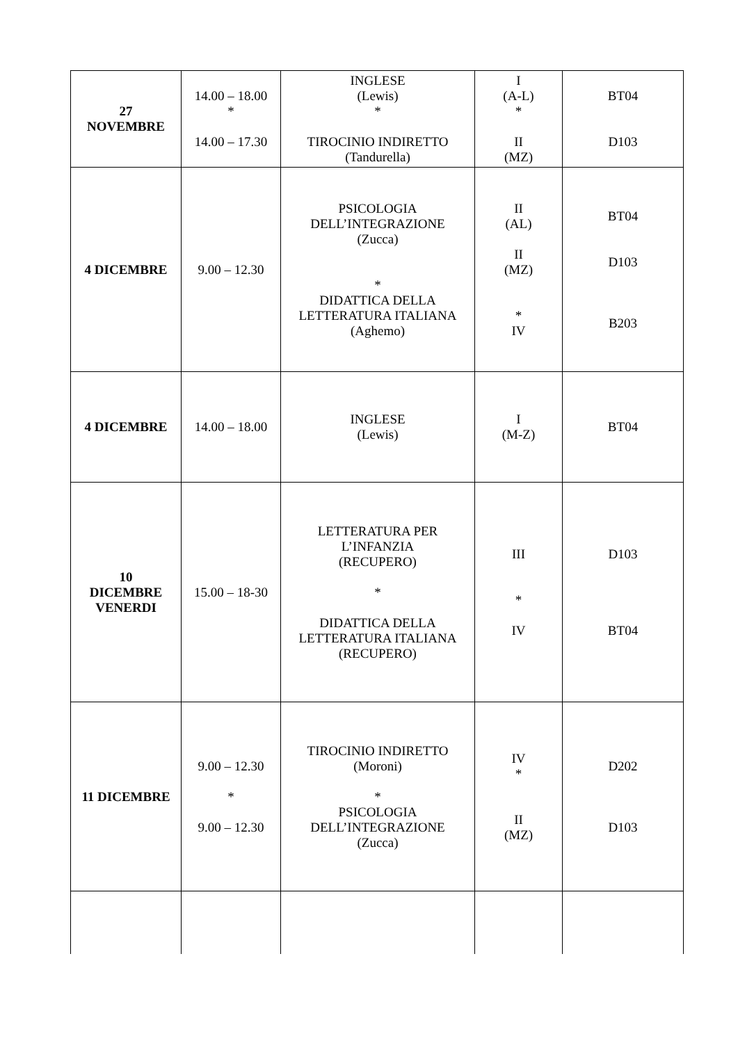| 27 NOVEMBRE | 14.00 – 18.00 * 14.00 – 17.30 | INGLESE (Lewis) * TIROCINIO INDIRETTO (Tandurella) | I (A-L) * II (MZ) | BT04 D103 |
| 4 DICEMBRE | 9.00 – 12.30 | PSICOLOGIA DELL’INTEGRAZIONE (Zucca) * DIDATTICA DELLA LETTERATURA ITALIANA (Aghemo) | II (AL) II (MZ) * IV | BT04 D103 B203 |
| 4 DICEMBRE | 14.00 – 18.00 | INGLESE (Lewis) | I (M-Z) | BT04 |
| 10 DICEMBRE VENERDI | 15.00 – 18-30 | LETTERATURA PER L’INFANZIA (RECUPERO) * DIDATTICA DELLA LETTERATURA ITALIANA (RECUPERO) | III * IV | D103 BT04 |
| 11 DICEMBRE | 9.00 – 12.30 * 9.00 – 12.30 | TIROCINIO INDIRETTO (Moroni) * PSICOLOGIA DELL’INTEGRAZIONE (Zucca) | IV * II (MZ) | D202 D103 |